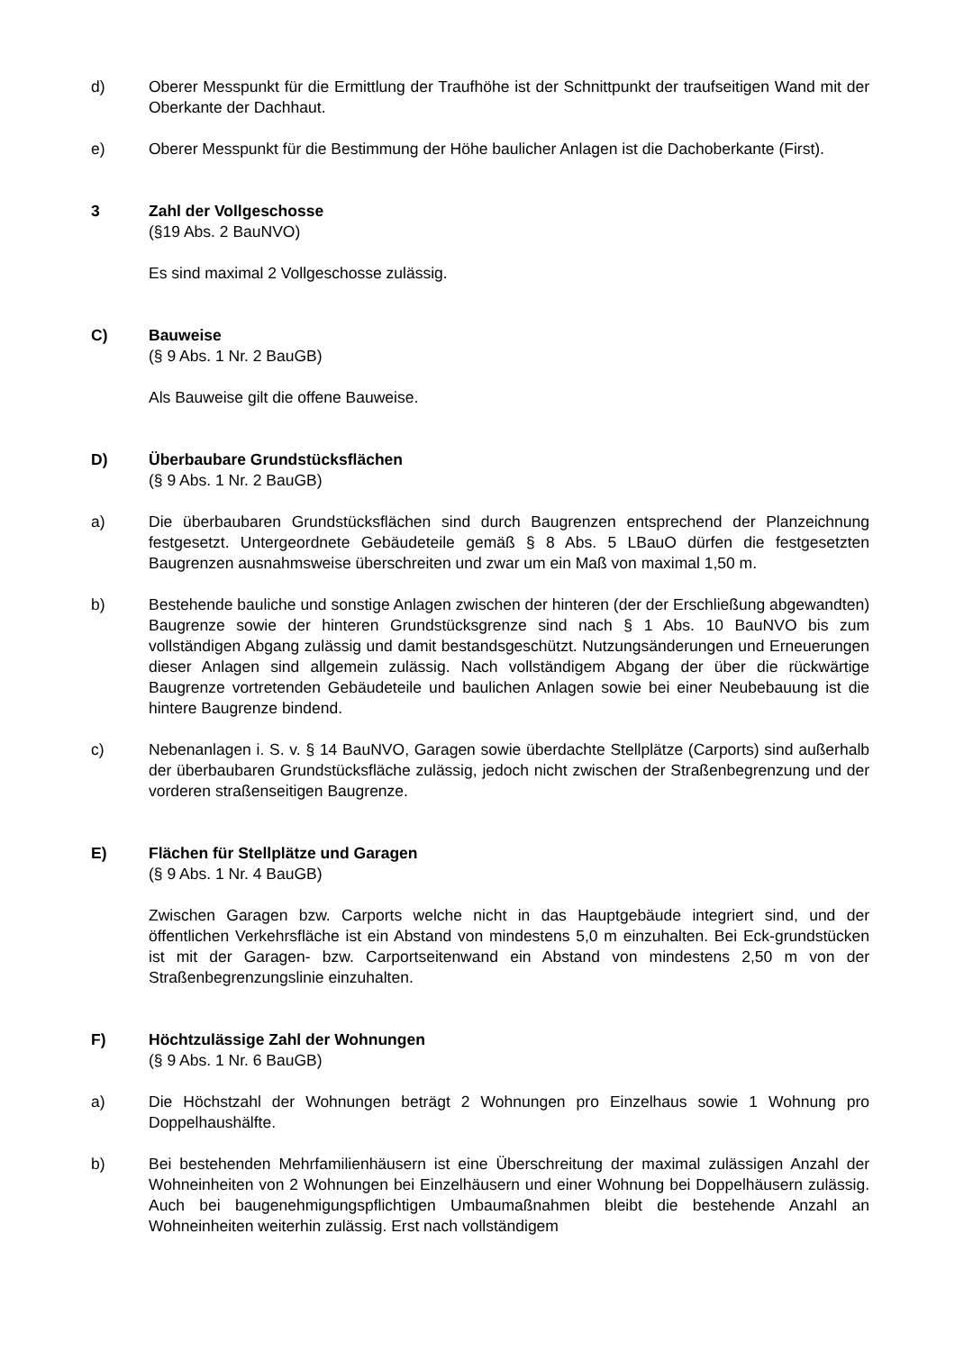d) Oberer Messpunkt für die Ermittlung der Traufhöhe ist der Schnittpunkt der traufseitigen Wand mit der Oberkante der Dachhaut.
e) Oberer Messpunkt für die Bestimmung der Höhe baulicher Anlagen ist die Dachoberkante (First).
3 Zahl der Vollgeschosse
(§19 Abs. 2 BauNVO)
Es sind maximal 2 Vollgeschosse zulässig.
C) Bauweise
(§ 9 Abs. 1 Nr. 2 BauGB)
Als Bauweise gilt die offene Bauweise.
D) Überbaubare Grundstücksflächen
(§ 9 Abs. 1 Nr. 2 BauGB)
a) Die überbaubaren Grundstücksflächen sind durch Baugrenzen entsprechend der Planzeichnung festgesetzt. Untergeordnete Gebäudeteile gemäß § 8 Abs. 5 LBauO dürfen die festgesetzten Baugrenzen ausnahmsweise überschreiten und zwar um ein Maß von maximal 1,50 m.
b) Bestehende bauliche und sonstige Anlagen zwischen der hinteren (der der Erschließung abgewandten) Baugrenze sowie der hinteren Grundstücksgrenze sind nach § 1 Abs. 10 BauNVO bis zum vollständigen Abgang zulässig und damit bestandsgeschützt. Nutzungsänderungen und Erneuerungen dieser Anlagen sind allgemein zulässig. Nach vollständigem Abgang der über die rückwärtige Baugrenze vortretenden Gebäudeteile und baulichen Anlagen sowie bei einer Neubebauung ist die hintere Baugrenze bindend.
c) Nebenanlagen i. S. v. § 14 BauNVO, Garagen sowie überdachte Stellplätze (Carports) sind außerhalb der überbaubaren Grundstücksfläche zulässig, jedoch nicht zwischen der Straßenbegrenzung und der vorderen straßenseitigen Baugrenze.
E) Flächen für Stellplätze und Garagen
(§ 9 Abs. 1 Nr. 4 BauGB)
Zwischen Garagen bzw. Carports welche nicht in das Hauptgebäude integriert sind, und der öffentlichen Verkehrsfläche ist ein Abstand von mindestens 5,0 m einzuhalten. Bei Eck-grundstücken ist mit der Garagen- bzw. Carportseitenwand ein Abstand von mindestens 2,50 m von der Straßenbegrenzungslinie einzuhalten.
F) Höchtzulässige Zahl der Wohnungen
(§ 9 Abs. 1 Nr. 6 BauGB)
a) Die Höchstzahl der Wohnungen beträgt 2 Wohnungen pro Einzelhaus sowie 1 Wohnung pro Doppelhaushälfte.
b) Bei bestehenden Mehrfamilienhäusern ist eine Überschreitung der maximal zulässigen Anzahl der Wohneinheiten von 2 Wohnungen bei Einzelhäusern und einer Wohnung bei Doppelhäusern zulässig. Auch bei baugenehmigungspflichtigen Umbaumaßnahmen bleibt die bestehende Anzahl an Wohneinheiten weiterhin zulässig. Erst nach vollständigem